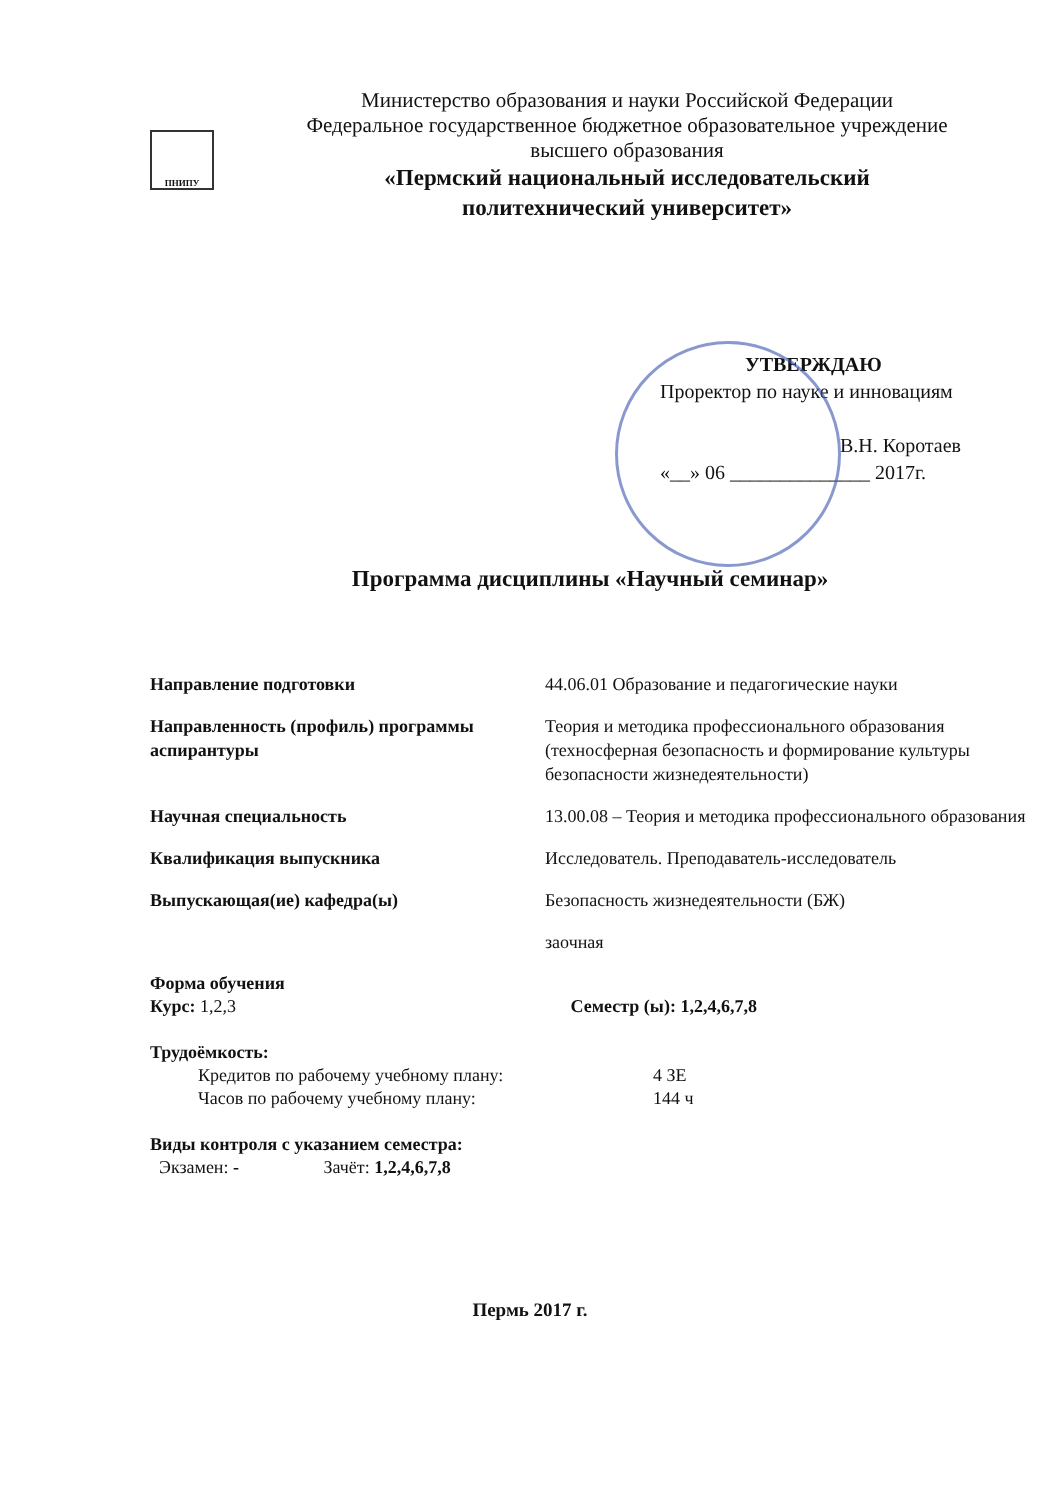ПНИПУ
Министерство образования и науки Российской Федерации
Федеральное государственное бюджетное образовательное учреждение
высшего образования
«Пермский национальный исследовательский
политехнический университет»
УТВЕРЖДАЮ
Проректор по науке и инновациям
В.Н. Коротаев
«__» 06 ______________ 2017г.
Программа дисциплины «Научный семинар»
| Направление подготовки | 44.06.01 Образование и педагогические науки |
| Направленность (профиль) программы аспирантуры | Теория и методика профессионального образования (техносферная безопасность и формирование культуры безопасности жизнедеятельности) |
| Научная специальность | 13.00.08 – Теория и методика профессионального образования |
| Квалификация выпускника | Исследователь. Преподаватель-исследователь |
| Выпускающая(ие) кафедра(ы) | Безопасность жизнедеятельности (БЖ) |
| | заочная |
Форма обучения
Курс: 1,2,3 Семестр (ы): 1,2,4,6,7,8
Трудоёмкость:
Кредитов по рабочему учебному плану: 4 ЗЕ
Часов по рабочему учебному плану: 144 ч
Виды контроля с указанием семестра:
Экзамен: - Зачёт: 1,2,4,6,7,8
Пермь 2017 г.